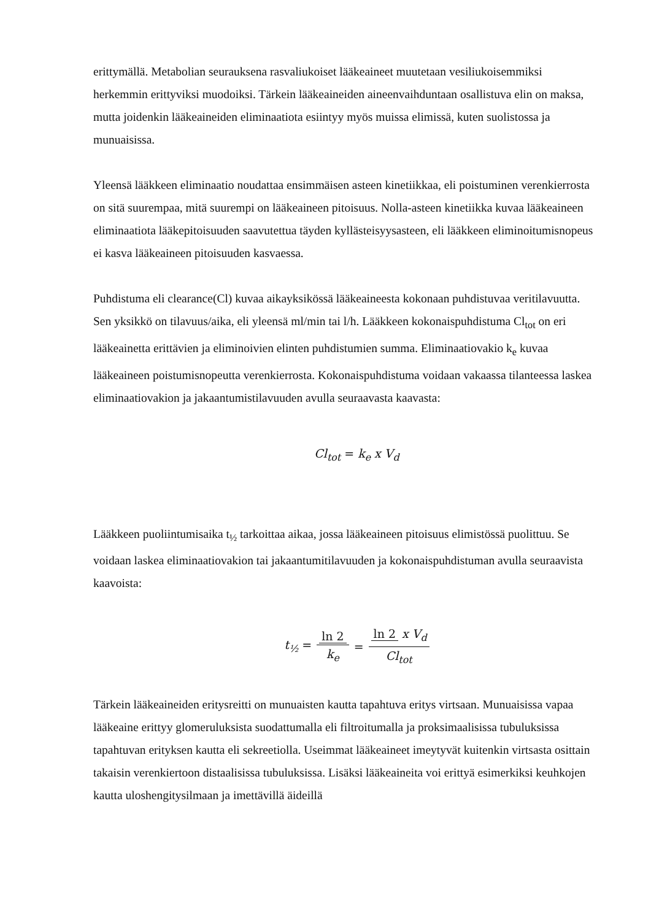erittymällä. Metabolian seurauksena rasvaliukoiset lääkeaineet muutetaan vesiliukoisemmiksi herkemmin erittyviksi muodoiksi. Tärkein lääkeaineiden aineenvaihduntaan osallistuva elin on maksa, mutta joidenkin lääkeaineiden eliminaatiota esiintyy myös muissa elimissä, kuten suolistossa ja munuaisissa.
Yleensä lääkkeen eliminaatio noudattaa ensimmäisen asteen kinetiikkaa, eli poistuminen verenkierrosta on sitä suurempaa, mitä suurempi on lääkeaineen pitoisuus. Nolla-asteen kinetiikka kuvaa lääkeaineen eliminaatiota lääkepitoisuuden saavutettua täyden kyllästeisyysasteen, eli lääkkeen eliminoitumisnopeus ei kasva lääkeaineen pitoisuuden kasvaessa.
Puhdistuma eli clearance(Cl) kuvaa aikayksikössä lääkeaineesta kokonaan puhdistuvaa veritilavuutta. Sen yksikkö on tilavuus/aika, eli yleensä ml/min tai l/h. Lääkkeen kokonaispuhdistuma Cl<sub>tot</sub> on eri lääkeainetta erittävien ja eliminoivien elinten puhdistumien summa. Eliminaatiovakio k<sub>e</sub> kuvaa lääkeaineen poistumisnopeutta verenkierrosta. Kokonaispuhdistuma voidaan vakaassa tilanteessa laskea eliminaatiovakion ja jakaantumistilavuuden avulla seuraavasta kaavasta:
Cl<sub>tot</sub> = k<sub>e</sub> x V<sub>d</sub>
Lääkkeen puoliintumisaika t<sub>½</sub> tarkoittaa aikaa, jossa lääkeaineen pitoisuus elimistössä puolittuu. Se voidaan laskea eliminaatiovakion tai jakaantumitilavuuden ja kokonaispuhdistuman avulla seuraavista kaavoista:
t<sub>½</sub> = ln 2 k<sub>e</sub> = ln 2 x V<sub>d</sub> Cl<sub>tot</sub>
Tärkein lääkeaineiden eritysreitti on munuaisten kautta tapahtuva eritys virtsaan. Munuaisissa vapaa lääkeaine erittyy glomeruluksista suodattumalla eli filtroitumalla ja proksimaalisissa tubuluksissa tapahtuvan erityksen kautta eli sekreetiolla. Useimmat lääkeaineet imeytyvät kuitenkin virtsasta osittain takaisin verenkiertoon distaalisissa tubuluksissa. Lisäksi lääkeaineita voi erittyä esimerkiksi keuhkojen kautta uloshengitysilmaan ja imettävillä äideillä